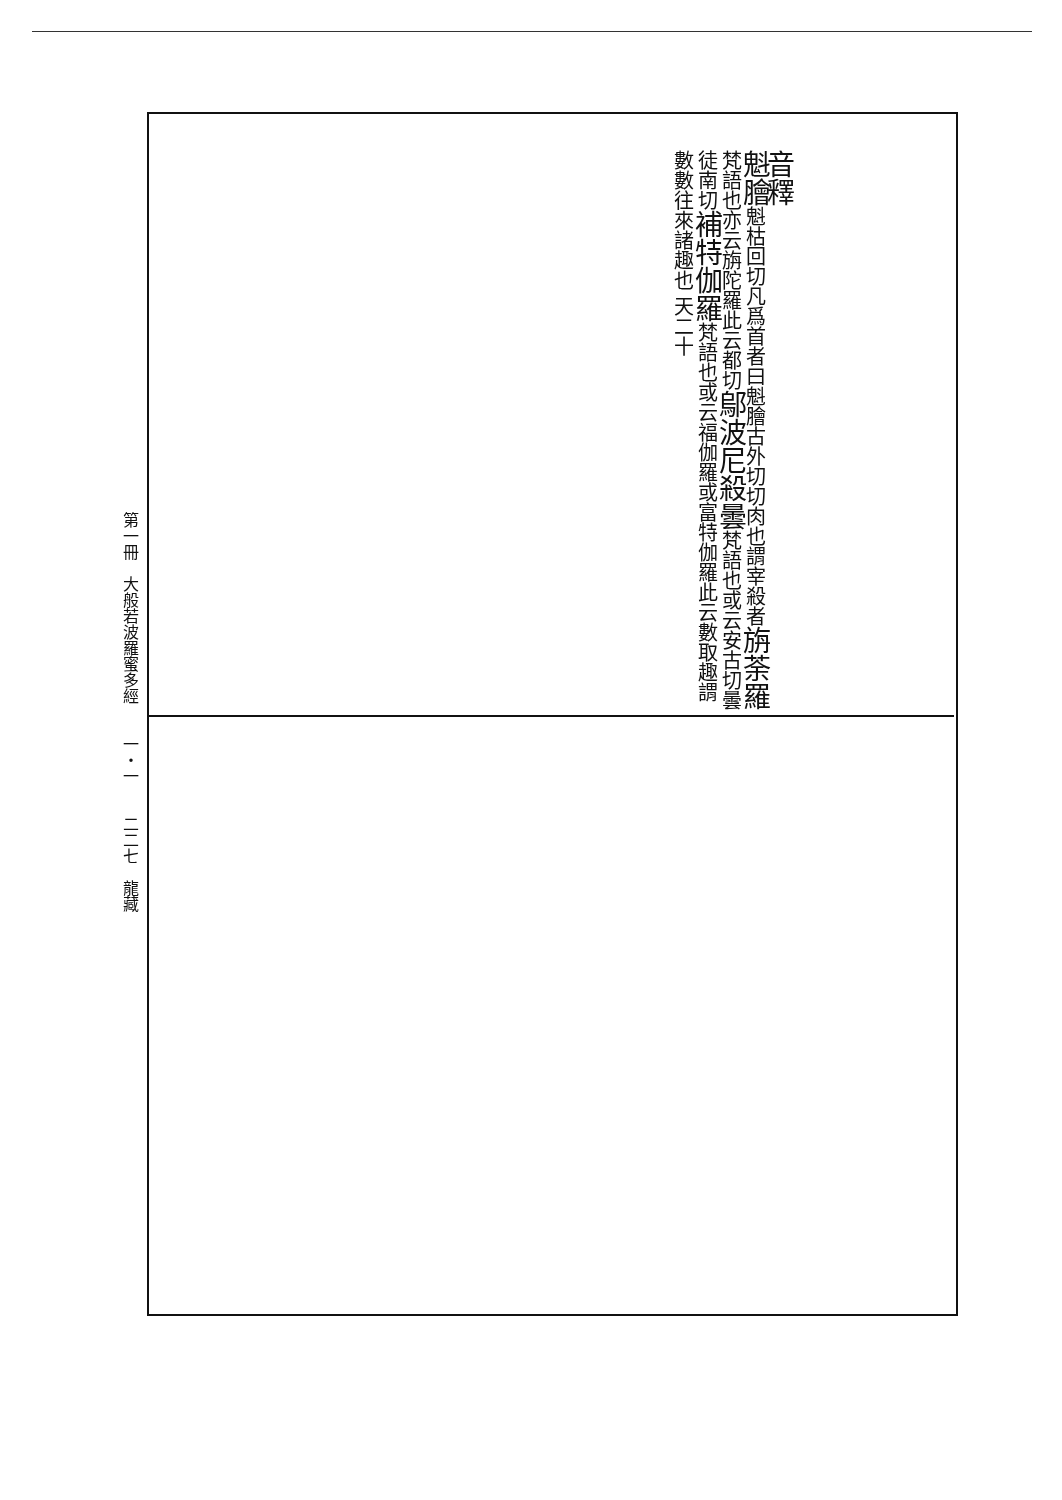第一冊　大般若波羅蜜多經　　一・一　　二二七　龍藏
音釋
魁膾魁枯回切凡爲首者曰魁膾古外切切肉也謂宰殺者旃荼羅梵語也亦云旃陀羅此云都切鄔波尼殺曇梵語也或云安古切曇徒南切補特伽羅梵語也或云福伽羅或富特伽羅此云數取趣謂數數往來諸趣也 天二十